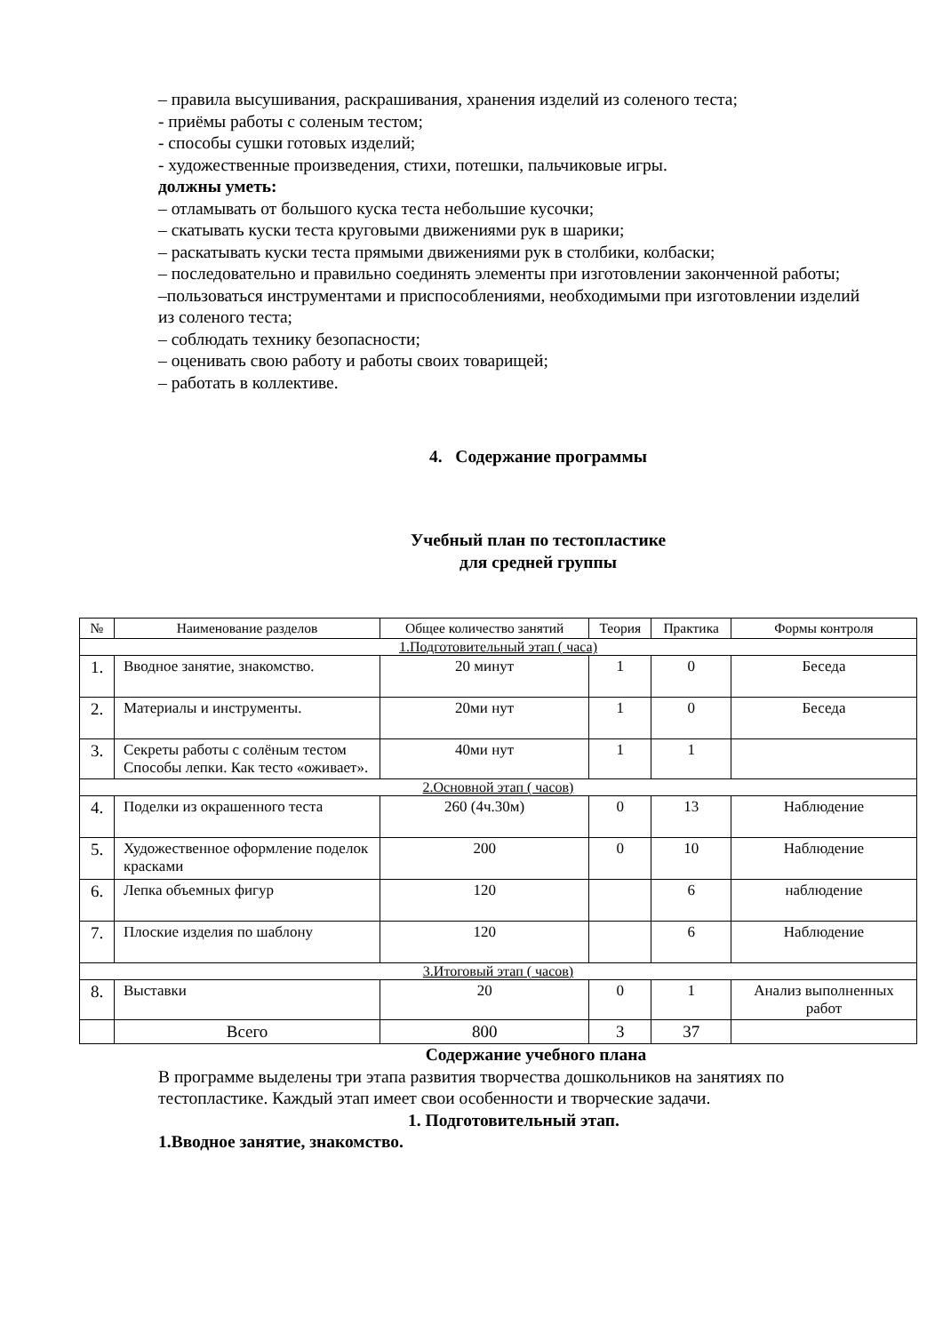– правила высушивания, раскрашивания, хранения изделий из соленого теста;
- приёмы работы с соленым тестом;
- способы сушки готовых изделий;
- художественные произведения, стихи, потешки, пальчиковые игры.
должны уметь:
– отламывать от большого куска теста небольшие кусочки;
– скатывать куски теста круговыми движениями рук в шарики;
– раскатывать куски теста прямыми движениями рук в столбики, колбаски;
– последовательно и правильно соединять элементы при изготовлении законченной работы;
–пользоваться инструментами и приспособлениями, необходимыми при изготовлении изделий из соленого теста;
– соблюдать технику безопасности;
– оценивать свою работу и работы своих товарищей;
– работать в коллективе.
4. Содержание программы
Учебный план по тестопластике
для средней группы
| № | Наименование разделов | Общее количество занятий | Теория | Практика | Формы контроля |
| --- | --- | --- | --- | --- | --- |
| 1.Подготовительный этап ( часа) | | | | | |
| 1. | Вводное занятие, знакомство. | 20 минут | 1 | 0 | Беседа |
| 2. | Материалы и инструменты. | 20ми нут | 1 | 0 | Беседа |
| 3. | Секреты работы с солёным тестом Способы лепки. Как тесто «оживает». | 40ми нут | 1 | 1 | |
| 2.Основной этап ( часов) | | | | | |
| 4. | Поделки из окрашенного теста | 260 (4ч.30м) | 0 | 13 | Наблюдение |
| 5. | Художественное оформление поделок красками | 200 | 0 | 10 | Наблюдение |
| 6. | Лепка объемных фигур | 120 | | 6 | наблюдение |
| 7. | Плоские изделия по шаблону | 120 | | 6 | Наблюдение |
| 3.Итоговый этап ( часов) | | | | | |
| 8. | Выставки | 20 | 0 | 1 | Анализ выполненных работ |
| | Всего | 800 | 3 | 37 | |
Содержание учебного плана
В программе выделены три этапа развития творчества дошкольников на занятиях по тестопластике. Каждый этап имеет свои особенности и творческие задачи.
1. Подготовительный этап.
1.Вводное занятие, знакомство.